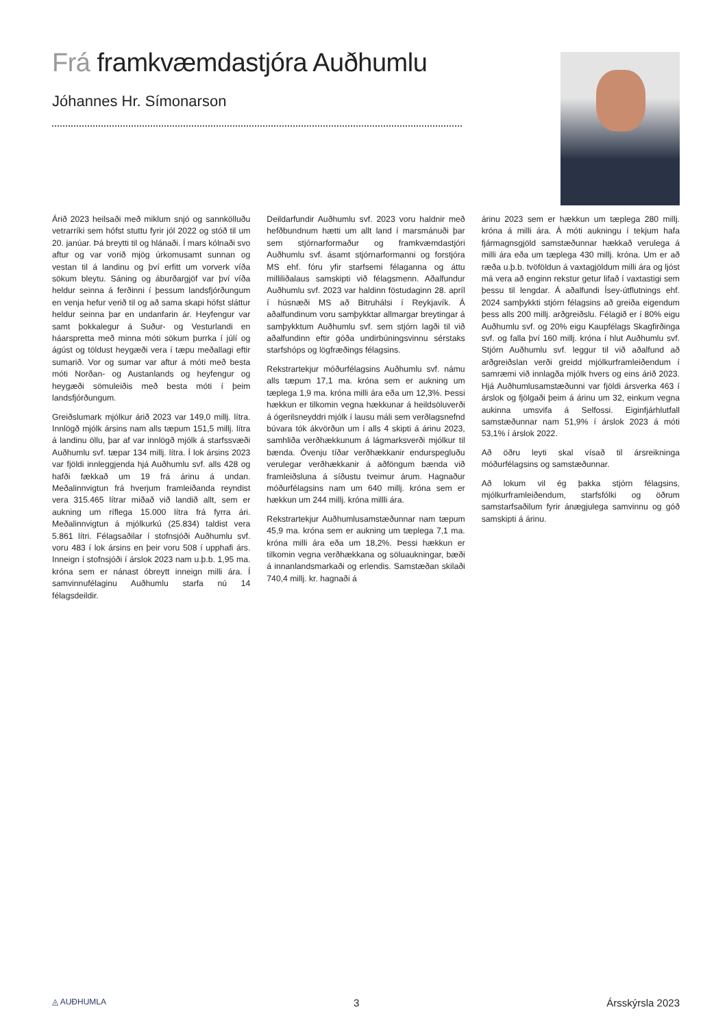Frá framkvæmdastjóra Auðhumlu
Jóhannes Hr. Símonarson
Árið 2023 heilsaði með miklum snjó og sannkölluðu vetrarríki sem hófst stuttu fyrir jól 2022 og stóð til um 20. janúar. Þá breytti til og hlánaði. Í mars kólnaði svo aftur og var vorið mjög úrkomusamt sunnan og vestan til á landinu og því erfitt um vorverk víða sökum bleytu. Sáning og áburðargjöf var því víða heldur seinna á ferðinni í þessum landsfjórðungum en venja hefur verið til og að sama skapi hófst sláttur heldur seinna þar en undanfarin ár. Heyfengur var samt þokkalegur á Suður- og Vesturlandi en háarspretta með minna móti sökum þurrka í júlí og ágúst og töldust heygæði vera í tæpu meðallagi eftir sumarið. Vor og sumar var aftur á móti með besta móti Norðan- og Austanlands og heyfengur og heygæði sömuleiðis með besta móti í þeim landsfjórðungum.
Greiðslumark mjólkur árið 2023 var 149,0 millj. lítra. Innlögð mjólk ársins nam alls tæpum 151,5 millj. lítra á landinu öllu, þar af var innlögð mjólk á starfssvæði Auðhumlu svf. tæpar 134 millj. lítra. Í lok ársins 2023 var fjöldi innleggjenda hjá Auðhumlu svf. alls 428 og hafði fækkað um 19 frá árinu á undan. Meðalinnvigtun frá hverjum framleiðanda reyndist vera 315.465 lítrar miðað við landið allt, sem er aukning um ríflega 15.000 lítra frá fyrra ári. Meðalinnvigtun á mjólkurkú (25.834) taldist vera 5.861 lítri. Félagsaðilar í stofnsjóði Auðhumlu svf. voru 483 í lok ársins en þeir voru 508 í upphafi árs. Inneign í stofnsjóði í árslok 2023 nam u.þ.b. 1,95 ma. króna sem er nánast óbreytt inneign milli ára. Í samvinnufélaginu Auðhumlu starfa nú 14 félagsdeildir.
Deildarfundir Auðhumlu svf. 2023 voru haldnir með hefðbundnum hætti um allt land í marsmánuði þar sem stjórnarformaður og framkvæmdastjóri Auðhumlu svf. ásamt stjórnarformanni og forstjóra MS ehf. fóru yfir starfsemi félaganna og áttu milliliðalaus samskipti við félagsmenn. Aðalfundur Auðhumlu svf. 2023 var haldinn föstudaginn 28. apríl í húsnæði MS að Bitruhálsi í Reykjavík. Á aðalfundinum voru samþykktar allmargar breytingar á samþykktum Auðhumlu svf. sem stjórn lagði til við aðalfundinn eftir góða undirbúningsvinnu sérstaks starfshóps og lögfræðings félagsins.
Rekstrartekjur móðurfélagsins Auðhumlu svf. námu alls tæpum 17,1 ma. króna sem er aukning um tæplega 1,9 ma. króna milli ára eða um 12,3%. Þessi hækkun er tilkomin vegna hækkunar á heildsöluverði á ógerilsneyddri mjólk í lausu máli sem verðlagsnefnd búvara tók ákvörðun um í alls 4 skipti á árinu 2023, samhliða verðhækkunum á lágmarksverði mjólkur til bænda. Óvenju tíðar verðhækkanir endurspegluðu verulegar verðhækkanir á aðföngum bænda við framleiðsluna á síðustu tveimur árum. Hagnaður móðurfélagsins nam um 640 millj. króna sem er hækkun um 244 millj. króna millli ára.
Rekstrartekjur Auðhumlusamstæðunnar nam tæpum 45,9 ma. króna sem er aukning um tæplega 7,1 ma. króna milli ára eða um 18,2%. Þessi hækkun er tilkomin vegna verðhækkana og söluaukningar, bæði á innanlandsmarkaði og erlendis. Samstæðan skilaði 740,4 millj. kr. hagnaði á
árinu 2023 sem er hækkun um tæplega 280 millj. króna á milli ára. Á móti aukningu í tekjum hafa fjármagnsgjöld samstæðunnar hækkað verulega á milli ára eða um tæplega 430 millj. króna. Um er að ræða u.þ.b. tvöföldun á vaxtagjöldum milli ára og ljóst má vera að enginn rekstur getur lifað í vaxtastigi sem þessu til lengdar. Á aðalfundi Ísey-útflutnings ehf. 2024 samþykkti stjórn félagsins að greiða eigendum þess alls 200 millj. arðgreiðslu. Félagið er í 80% eigu Auðhumlu svf. og 20% eigu Kaupfélags Skagfirðinga svf. og falla því 160 millj. króna í hlut Auðhumlu svf. Stjórn Auðhumlu svf. leggur til við aðalfund að arðgreiðslan verði greidd mjólkurframleiðendum í samræmi við innlagða mjólk hvers og eins árið 2023. Hjá Auðhumlusamstæðunni var fjöldi ársverka 463 í árslok og fjölgaði þeim á árinu um 32, einkum vegna aukinna umsvifa á Selfossi. Eiginfjárhlutfall samstæðunnar nam 51,9% í árslok 2023 á móti 53,1% í árslok 2022.
Að öðru leyti skal vísað til ársreikninga móðurfélagsins og samstæðunnar.
Að lokum vil ég þakka stjórn félagsins, mjólkurframleiðendum, starfsfólki og öðrum samstarfsaðilum fyrir ánægjulega samvinnu og góð samskipti á árinu.
◬ AUÐHUMLA 3 Ársskýrsla 2023